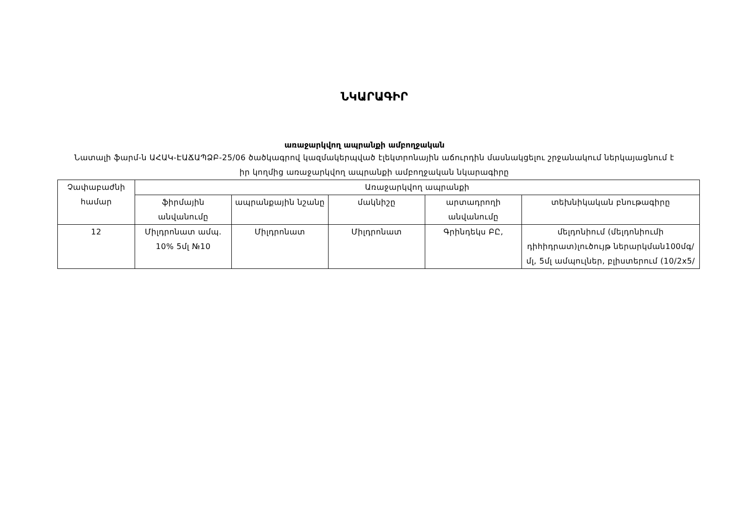ՆԿԱՐԱԳԻՐ
առաջարկվող ապրանքի ամբողջական
Նատալի ֆարմ-ն ԱՀԱԿ-ԷԱՃԱՊՁԲ-25/06 ծածկագրով կազմակերպված էլեկտրոնային աճուրդին մասնակցելու շրջանակում ներկայացնում է իր կողմից առաջարկվող ապրանքի ամբողջական նկարագիրը
| Չափաբաժնի համար | Առաջարկվող ապրանքի | | | | |
| --- | --- | --- | --- | --- | --- |
| | ֆիրմային անվանումը | ապրանքային նշանը | մակնիշը | արտադրողի անվանումը | տեխնիկական բնութագիրը |
| 12 | Միլդրոնատ ամպ. 10% 5մլ №10 | Միլդրոնատ | Միլդրոնատ | Գրինդեկս ԲԸ, | մելդոնիում (մելդոնիումի դիհիդրատ)լուծույթ ներարկման100մգ/մլ, 5մլ ամպուլներ, բլիստերում (10/2x5/ |